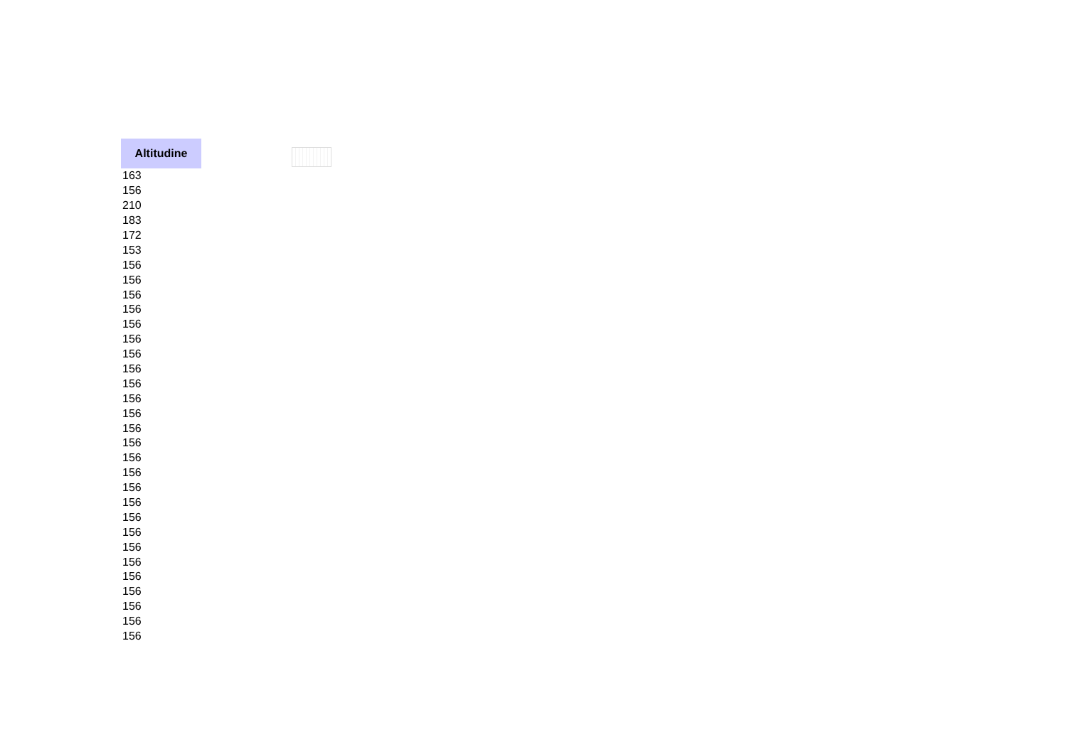| Altitudine |
| --- |
| 163 |
| 156 |
| 210 |
| 183 |
| 172 |
| 153 |
| 156 |
| 156 |
| 156 |
| 156 |
| 156 |
| 156 |
| 156 |
| 156 |
| 156 |
| 156 |
| 156 |
| 156 |
| 156 |
| 156 |
| 156 |
| 156 |
| 156 |
| 156 |
| 156 |
| 156 |
| 156 |
| 156 |
| 156 |
| 156 |
| 156 |
| 156 |